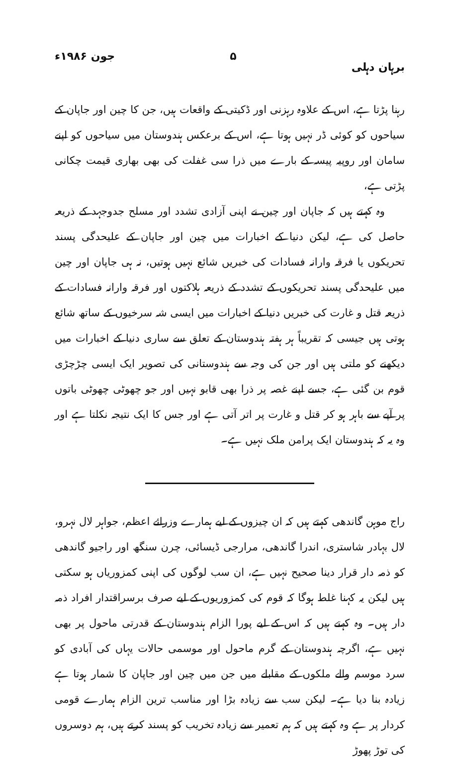برہان دہلی ۵ جون ۱۹۸۶ء
رہنا پڑتا ہے، اس کے علاوہ رہزنی اور ڈکیتی کے واقعات ہیں، جن کا چین اور جاپان کے سیاحوں کو کوئی ڈر نہیں ہوتا ہے، اس کے برعکس ہندوستان میں سیاحوں کو اپنے سامان اور روپیہ پیسہ کے بارے میں ذرا سی غفلت کی بھی بھاری قیمت چکانی پڑتی ہے،
وہ کہتے ہیں کہ جاپان اور چین نے اپنی آزادی تشدد اور مسلح جدوجہد کے ذریعہ حاصل کی ہے، لیکن دنیا کے اخبارات میں چین اور جاپان کے علیحدگی پسند تحریکوں یا فرقہ وارانہ فسادات کی خبریں شائع نہیں ہوتیں، نہ ہی جاپان اور چین میں علیحدگی پسند تحریکوں کے تشدد کے ذریعہ ہلاکتوں اور فرقہ وارانہ فسادات کے ذریعہ قتل و غارت کی خبریں دنیا کے اخبارات میں ایسی شہ سرخیوں کے ساتھ شائع ہوتی ہیں جیسی کہ تقریباً ہر ہفتہ ہندوستان کے تعلق سے ساری دنیا کے اخبارات میں دیکھنے کو ملتی ہیں اور جن کی وجہ سے ہندوستانی کی تصویر ایک ایسی چڑچڑی قوم بن گئی ہے، جسے اپنے غصہ پر ذرا بھی قابو نہیں اور جو چھوٹی چھوٹی باتوں پر آپے سے باہر ہو کر قتل و غارت پر اتر آتی ہے اور جس کا ایک نتیجہ نکلتا ہے اور وہ یہ کہ ہندوستان ایک پرامن ملک نہیں ہے۔
راج موہن گاندھی کہتے ہیں کہ ان چیزوں کے لیے ہمارے وزرائے اعظم، جواہر لال نہرو، لال بہادر شاستری، اندرا گاندھی، مرارجی ڈیسائی، چرن سنگھ اور راجیو گاندھی کو ذمہ دار قرار دینا صحیح نہیں ہے، ان سب لوگوں کی اپنی کمزوریاں ہو سکتی ہیں لیکن یہ کہنا غلط ہوگا کہ قوم کی کمزوریوں کے لیے صرف برسراقتدار افراد ذمہ دار ہیں۔ وہ کہتے ہیں کہ اس کے لیے پورا الزام ہندوستان کے قدرتی ماحول پر بھی نہیں ہے، اگرچہ ہندوستان کے گرم ماحول اور موسمی حالات یہاں کی آبادی کو سرد موسم والے ملکوں کے مقابلے میں جن میں چین اور جاپان کا شمار ہوتا ہے زیادہ بنا دیا ہے۔ لیکن سب سے زیادہ بڑا اور مناسب ترین الزام ہمارے قومی کردار پر ہے وہ کہتے ہیں کہ ہم تعمیر سے زیادہ تخریب کو پسند کرتے ہیں، ہم دوسروں کی توڑ پھوڑ